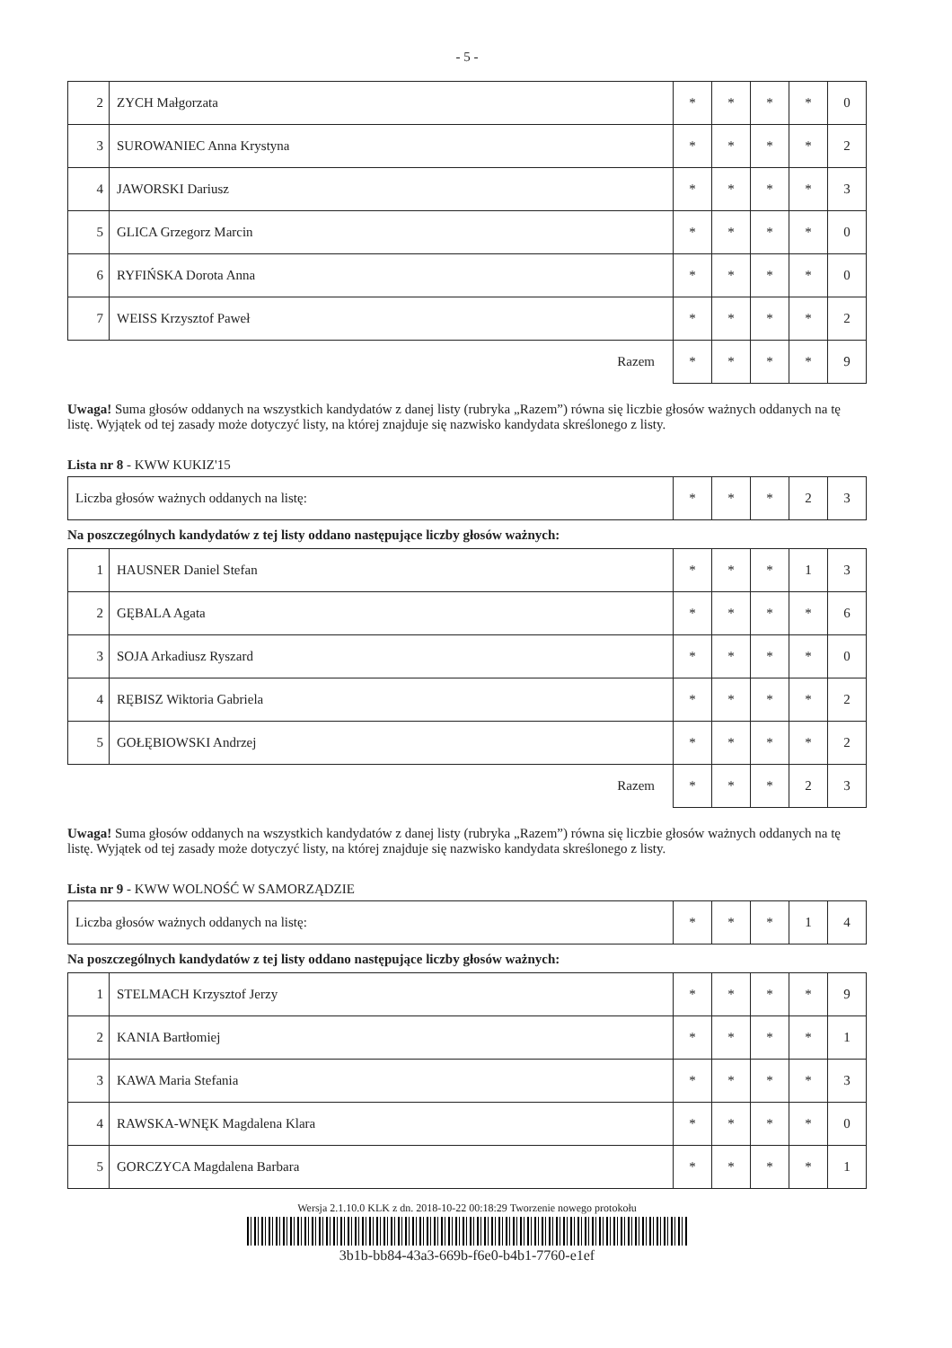- 5 -
| 2 | ZYCH Małgorzata | * | * | * | * | 0 |
| 3 | SUROWANIEC Anna Krystyna | * | * | * | * | 2 |
| 4 | JAWORSKI Dariusz | * | * | * | * | 3 |
| 5 | GLICA Grzegorz Marcin | * | * | * | * | 0 |
| 6 | RYFIŃSKA Dorota Anna | * | * | * | * | 0 |
| 7 | WEISS Krzysztof Paweł | * | * | * | * | 2 |
| Razem | | * | * | * | * | 9 |
Uwaga! Suma głosów oddanych na wszystkich kandydatów z danej listy (rubryka „Razem”) równa się liczbie głosów ważnych oddanych na tę listę. Wyjątek od tej zasady może dotyczyć listy, na której znajduje się nazwisko kandydata skreślonego z listy.
Lista nr 8 - KWW KUKIZ'15
| Liczba głosów ważnych oddanych na listę: | * | * | * | 2 | 3 |
Na poszczególnych kandydatów z tej listy oddano następujące liczby głosów ważnych:
| 1 | HAUSNER Daniel Stefan | * | * | * | 1 | 3 |
| 2 | GĘBALA Agata | * | * | * | * | 6 |
| 3 | SOJA Arkadiusz Ryszard | * | * | * | * | 0 |
| 4 | RĘBISZ Wiktoria Gabriela | * | * | * | * | 2 |
| 5 | GOŁĘBIOWSKI Andrzej | * | * | * | * | 2 |
| Razem | | * | * | * | 2 | 3 |
Uwaga! Suma głosów oddanych na wszystkich kandydatów z danej listy (rubryka „Razem”) równa się liczbie głosów ważnych oddanych na tę listę. Wyjątek od tej zasady może dotyczyć listy, na której znajduje się nazwisko kandydata skreślonego z listy.
Lista nr 9 - KWW WOLNOŚĆ W SAMORZĄDZIE
| Liczba głosów ważnych oddanych na listę: | * | * | * | 1 | 4 |
Na poszczególnych kandydatów z tej listy oddano następujące liczby głosów ważnych:
| 1 | STELMACH Krzysztof Jerzy | * | * | * | * | 9 |
| 2 | KANIA Bartłomiej | * | * | * | * | 1 |
| 3 | KAWA Maria Stefania | * | * | * | * | 3 |
| 4 | RAWSKA-WNĘK Magdalena Klara | * | * | * | * | 0 |
| 5 | GORCZYCA Magdalena Barbara | * | * | * | * | 1 |
Wersja 2.1.10.0 KLK z dn. 2018-10-22 00:18:29 Tworzenie nowego protokołu
3b1b-bb84-43a3-669b-f6e0-b4b1-7760-e1ef